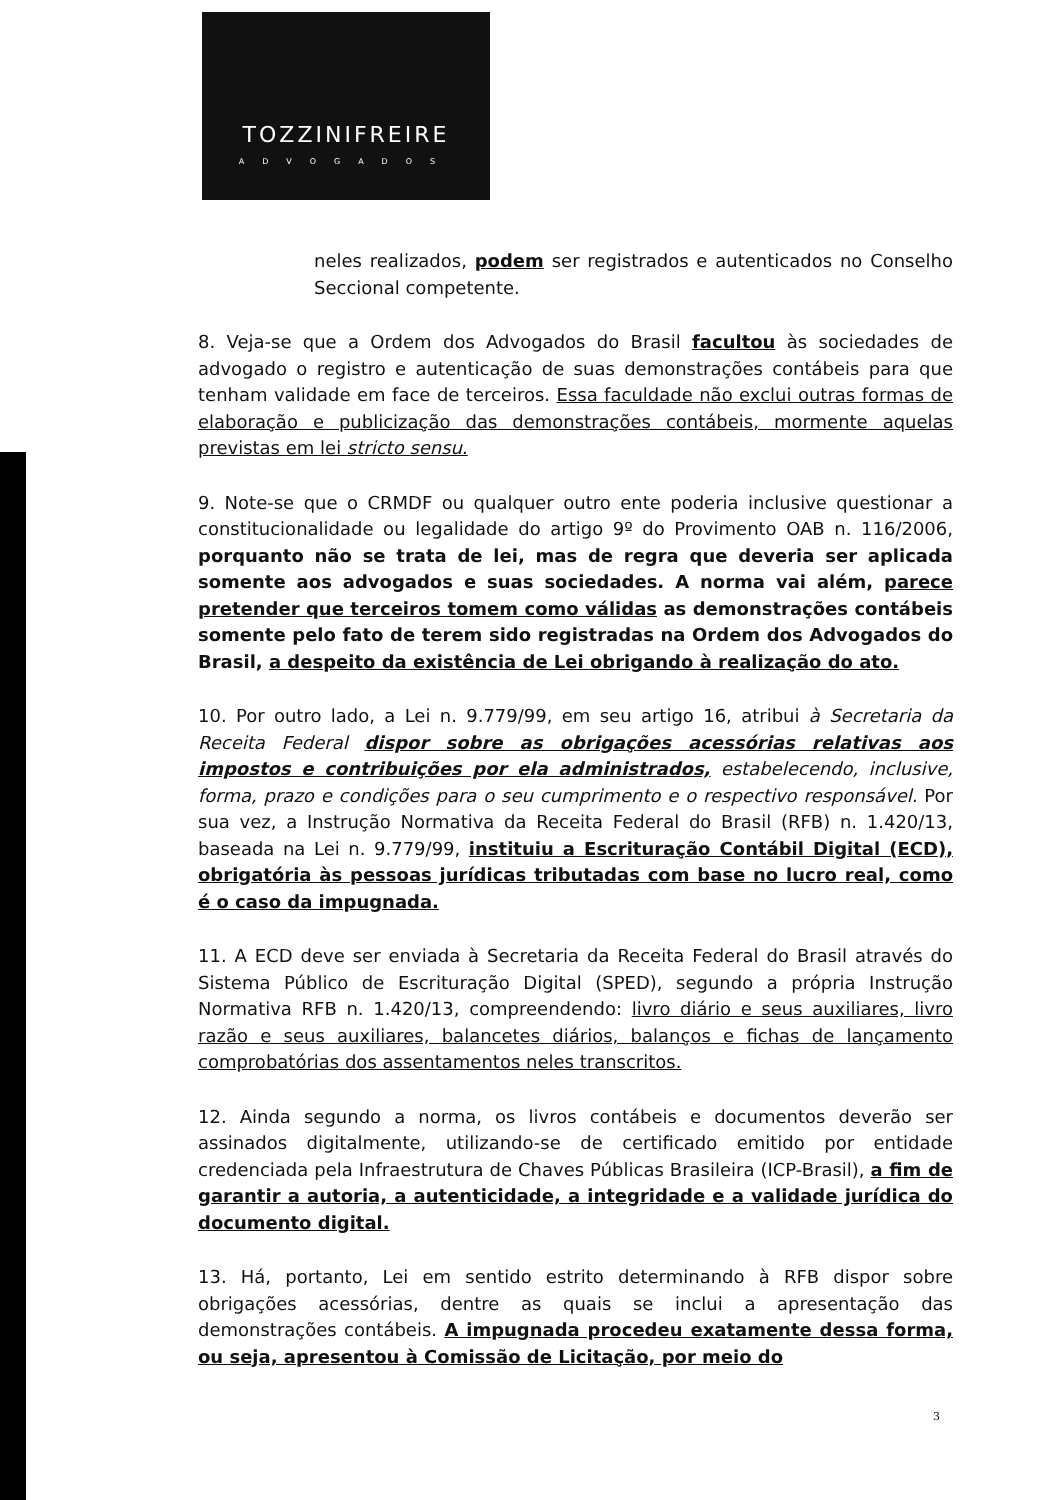TOZZINIFREIRE
ADVOGADOS
neles realizados, podem ser registrados e autenticados no Conselho Seccional competente.
8. Veja-se que a Ordem dos Advogados do Brasil facultou às sociedades de advogado o registro e autenticação de suas demonstrações contábeis para que tenham validade em face de terceiros. Essa faculdade não exclui outras formas de elaboração e publicização das demonstrações contábeis, mormente aquelas previstas em lei stricto sensu.
9. Note-se que o CRMDF ou qualquer outro ente poderia inclusive questionar a constitucionalidade ou legalidade do artigo 9º do Provimento OAB n. 116/2006, porquanto não se trata de lei, mas de regra que deveria ser aplicada somente aos advogados e suas sociedades. A norma vai além, parece pretender que terceiros tomem como válidas as demonstrações contábeis somente pelo fato de terem sido registradas na Ordem dos Advogados do Brasil, a despeito da existência de Lei obrigando à realização do ato.
10. Por outro lado, a Lei n. 9.779/99, em seu artigo 16, atribui à Secretaria da Receita Federal dispor sobre as obrigações acessórias relativas aos impostos e contribuições por ela administrados, estabelecendo, inclusive, forma, prazo e condições para o seu cumprimento e o respectivo responsável. Por sua vez, a Instrução Normativa da Receita Federal do Brasil (RFB) n. 1.420/13, baseada na Lei n. 9.779/99, instituiu a Escrituração Contábil Digital (ECD), obrigatória às pessoas jurídicas tributadas com base no lucro real, como é o caso da impugnada.
11. A ECD deve ser enviada à Secretaria da Receita Federal do Brasil através do Sistema Público de Escrituração Digital (SPED), segundo a própria Instrução Normativa RFB n. 1.420/13, compreendendo: livro diário e seus auxiliares, livro razão e seus auxiliares, balancetes diários, balanços e fichas de lançamento comprobatórias dos assentamentos neles transcritos.
12. Ainda segundo a norma, os livros contábeis e documentos deverão ser assinados digitalmente, utilizando-se de certificado emitido por entidade credenciada pela Infraestrutura de Chaves Públicas Brasileira (ICP-Brasil), a fim de garantir a autoria, a autenticidade, a integridade e a validade jurídica do documento digital.
13. Há, portanto, Lei em sentido estrito determinando à RFB dispor sobre obrigações acessórias, dentre as quais se inclui a apresentação das demonstrações contábeis. A impugnada procedeu exatamente dessa forma, ou seja, apresentou à Comissão de Licitação, por meio do
3